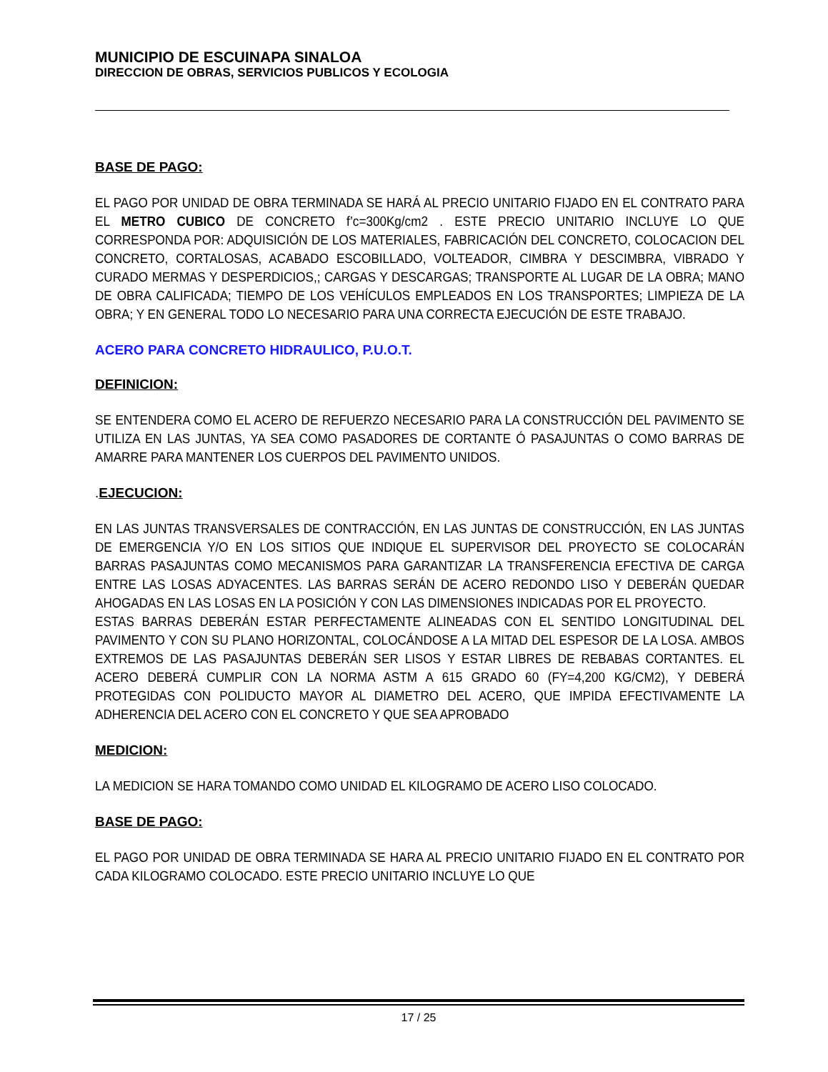MUNICIPIO DE ESCUINAPA SINALOA
DIRECCION DE OBRAS, SERVICIOS PUBLICOS Y ECOLOGIA
BASE DE PAGO:
EL PAGO POR UNIDAD DE OBRA TERMINADA SE HARÁ AL PRECIO UNITARIO FIJADO EN EL CONTRATO PARA EL METRO CUBICO DE CONCRETO f’c=300Kg/cm2 . ESTE PRECIO UNITARIO INCLUYE LO QUE CORRESPONDA POR: ADQUISICIÓN DE LOS MATERIALES, FABRICACIÓN DEL CONCRETO, COLOCACION DEL CONCRETO, CORTALOSAS, ACABADO ESCOBILLADO, VOLTEADOR, CIMBRA Y DESCIMBRA, VIBRADO Y CURADO MERMAS Y DESPERDICIOS,; CARGAS Y DESCARGAS; TRANSPORTE AL LUGAR DE LA OBRA; MANO DE OBRA CALIFICADA; TIEMPO DE LOS VEHÍCULOS EMPLEADOS EN LOS TRANSPORTES; LIMPIEZA DE LA OBRA; Y EN GENERAL TODO LO NECESARIO PARA UNA CORRECTA EJECUCIÓN DE ESTE TRABAJO.
ACERO PARA CONCRETO HIDRAULICO, P.U.O.T.
DEFINICION:
SE ENTENDERA COMO EL ACERO DE REFUERZO NECESARIO PARA LA CONSTRUCCIÓN DEL PAVIMENTO SE UTILIZA EN LAS JUNTAS, YA SEA COMO PASADORES DE CORTANTE Ó PASAJUNTAS O COMO BARRAS DE AMARRE PARA MANTENER LOS CUERPOS DEL PAVIMENTO UNIDOS.
.EJECUCION:
EN LAS JUNTAS TRANSVERSALES DE CONTRACCIÓN, EN LAS JUNTAS DE CONSTRUCCIÓN, EN LAS JUNTAS DE EMERGENCIA Y/O EN LOS SITIOS QUE INDIQUE EL SUPERVISOR DEL PROYECTO SE COLOCARÁN BARRAS PASAJUNTAS COMO MECANISMOS PARA GARANTIZAR LA TRANSFERENCIA EFECTIVA DE CARGA ENTRE LAS LOSAS ADYACENTES. LAS BARRAS SERÁN DE ACERO REDONDO LISO Y DEBERÁN QUEDAR AHOGADAS EN LAS LOSAS EN LA POSICIÓN Y CON LAS DIMENSIONES INDICADAS POR EL PROYECTO.
ESTAS BARRAS DEBERÁN ESTAR PERFECTAMENTE ALINEADAS CON EL SENTIDO LONGITUDINAL DEL PAVIMENTO Y CON SU PLANO HORIZONTAL, COLOCÁNDOSE A LA MITAD DEL ESPESOR DE LA LOSA. AMBOS EXTREMOS DE LAS PASAJUNTAS DEBERÁN SER LISOS Y ESTAR LIBRES DE REBABAS CORTANTES. EL ACERO DEBERÁ CUMPLIR CON LA NORMA ASTM A 615 GRADO 60 (FY=4,200 KG/CM2), Y DEBERÁ PROTEGIDAS CON POLIDUCTO MAYOR AL DIAMETRO DEL ACERO, QUE IMPIDA EFECTIVAMENTE LA ADHERENCIA DEL ACERO CON EL CONCRETO Y QUE SEA APROBADO
MEDICION:
LA MEDICION SE HARA TOMANDO COMO UNIDAD EL KILOGRAMO DE ACERO LISO COLOCADO.
BASE DE PAGO:
EL PAGO POR UNIDAD DE OBRA TERMINADA SE HARA AL PRECIO UNITARIO FIJADO EN EL CONTRATO POR CADA KILOGRAMO COLOCADO. ESTE PRECIO UNITARIO INCLUYE LO QUE
17 / 25